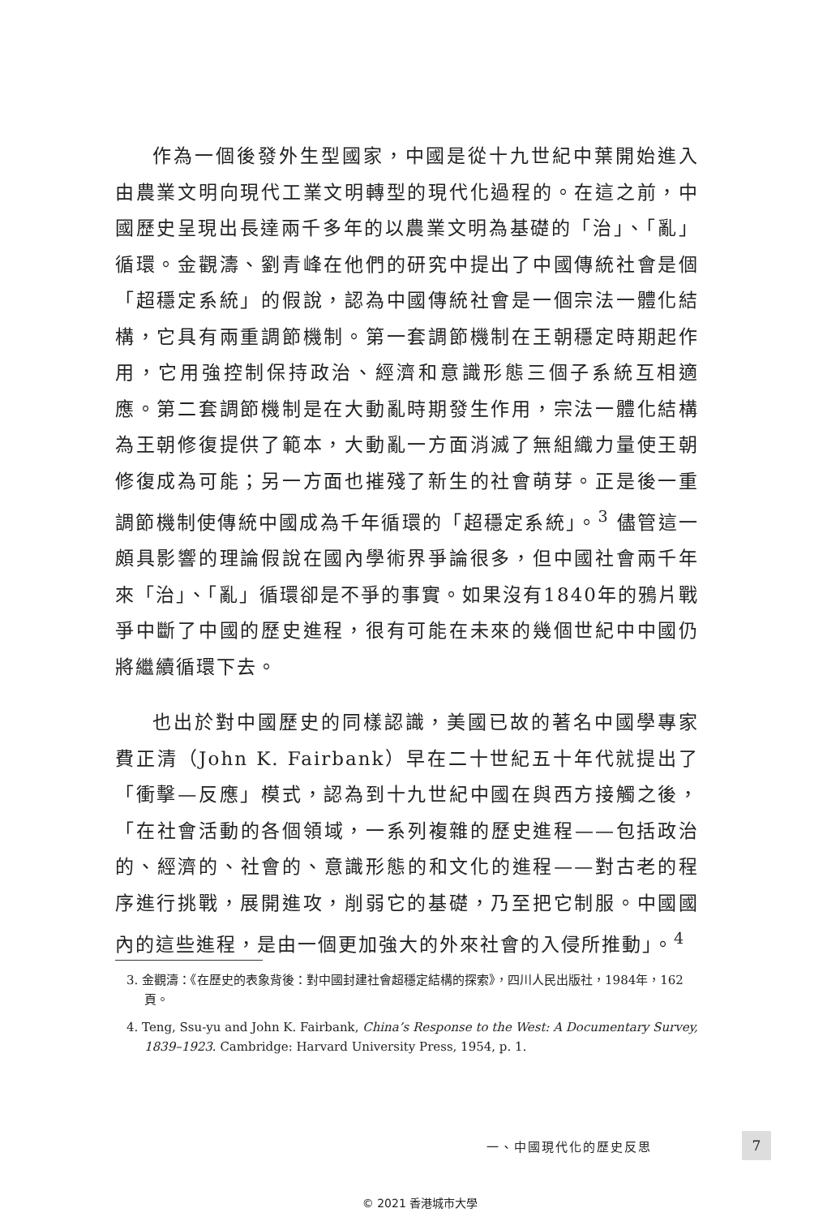作為一個後發外生型國家，中國是從十九世紀中葉開始進入由農業文明向現代工業文明轉型的現代化過程的。在這之前，中國歷史呈現出長達兩千多年的以農業文明為基礎的「治」、「亂」循環。金觀濤、劉青峰在他們的研究中提出了中國傳統社會是個「超穩定系統」的假說，認為中國傳統社會是一個宗法一體化結構，它具有兩重調節機制。第一套調節機制在王朝穩定時期起作用，它用強控制保持政治、經濟和意識形態三個子系統互相適應。第二套調節機制是在大動亂時期發生作用，宗法一體化結構為王朝修復提供了範本，大動亂一方面消滅了無組織力量使王朝修復成為可能；另一方面也摧殘了新生的社會萌芽。正是後一重調節機制使傳統中國成為千年循環的「超穩定系統」。<sup>3</sup> 儘管這一頗具影響的理論假說在國內學術界爭論很多，但中國社會兩千年來「治」、「亂」循環卻是不爭的事實。如果沒有1840年的鴉片戰爭中斷了中國的歷史進程，很有可能在未來的幾個世紀中中國仍將繼續循環下去。
也出於對中國歷史的同樣認識，美國已故的著名中國學專家費正清（John K. Fairbank）早在二十世紀五十年代就提出了「衝擊—反應」模式，認為到十九世紀中國在與西方接觸之後，「在社會活動的各個領域，一系列複雜的歷史進程——包括政治的、經濟的、社會的、意識形態的和文化的進程——對古老的程序進行挑戰，展開進攻，削弱它的基礎，乃至把它制服。中國國內的這些進程，是由一個更加強大的外來社會的入侵所推動」。<sup>4</sup>
3. 金觀濤：《在歷史的表象背後：對中國封建社會超穩定結構的探索》，四川人民出版社，1984年，162頁。
4. Teng, Ssu-yu and John K. Fairbank, China’s Response to the West: A Documentary Survey, 1839–1923. Cambridge: Harvard University Press, 1954, p. 1.
一、中國現代化的歷史反思 7
© 2021 香港城市大學